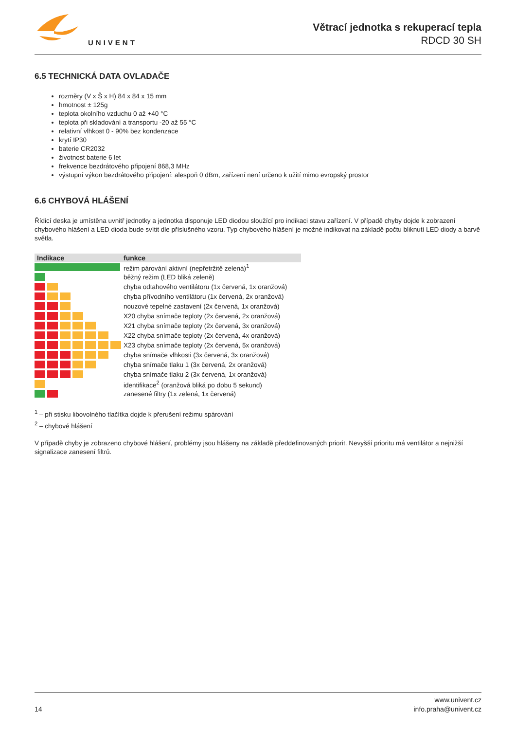UNIVENT
Větrací jednotka s rekuperací tepla
RDCD 30 SH
6.5 TECHNICKÁ DATA OVLADAČE
rozměry (V x Š x H) 84 x 84 x 15 mm
hmotnost ± 125g
teplota okolního vzduchu 0 až +40 °C
teplota při skladování a transportu -20 až 55 °C
relativní vlhkost 0 - 90% bez kondenzace
krytí IP30
baterie CR2032
životnost baterie 6 let
frekvence bezdrátového připojení 868,3 MHz
výstupní výkon bezdrátového připojení: alespoň 0 dBm, zařízení není určeno k užití mimo evropský prostor
6.6 CHYBOVÁ HLÁŠENÍ
Řídicí deska je umístěna uvnitř jednotky a jednotka disponuje LED diodou sloužící pro indikaci stavu zařízení. V případě chyby dojde k zobrazení chybového hlášení a LED dioda bude svítit dle příslušného vzoru. Typ chybového hlášení je možné indikovat na základě počtu bliknutí LED diody a barvě světla.
| Indikace | funkce |
| --- | --- |
| | režim párování aktivní (nepřetržitě zelená)<sup>1</sup> |
| | běžný režim (LED bliká zeleně) |
| | chyba odtahového ventilátoru (1x červená, 1x oranžová) |
| | chyba přívodního ventilátoru (1x červená, 2x oranžová) |
| | nouzové tepelné zastavení (2x červená, 1x oranžová) |
| | X20 chyba snímače teploty (2x červená, 2x oranžová) |
| | X21 chyba snímače teploty (2x červená, 3x oranžová) |
| | X22 chyba snímače teploty (2x červená, 4x oranžová) |
| | X23 chyba snímače teploty (2x červená, 5x oranžová) |
| | chyba snímače vlhkosti (3x červená, 3x oranžová) |
| | chyba snímače tlaku 1 (3x červená, 2x oranžová) |
| | chyba snímače tlaku 2 (3x červená, 1x oranžová) |
| | identifikace<sup>2</sup> (oranžová bliká po dobu 5 sekund) |
| | zanesené filtry (1x zelená, 1x červená) |
<sup>1</sup> – při stisku libovolného tlačítka dojde k přerušení režimu spárování
<sup>2</sup> – chybové hlášení
V případě chyby je zobrazeno chybové hlášení, problémy jsou hlášeny na základě předdefinovaných priorit. Nevyšší prioritu má ventilátor a nejnižší signalizace zanesení filtrů.
14
www.univent.cz
info.praha@univent.cz